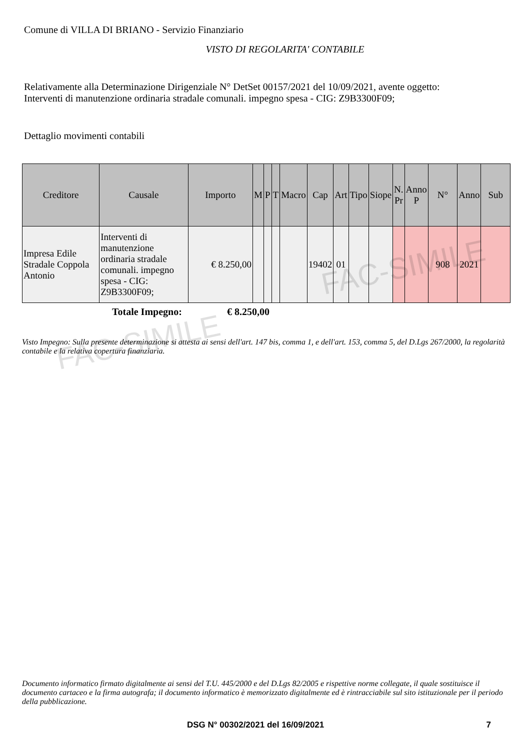FAC-SIMILE
FAC-SIMILE
Comune di VILLA DI BRIANO - Servizio Finanziario
VISTO DI REGOLARITA' CONTABILE
Relativamente alla Determinazione Dirigenziale N° DetSet 00157/2021 del 10/09/2021, avente oggetto:
Interventi di manutenzione ordinaria stradale comunali. impegno spesa - CIG: Z9B3300F09;
Dettaglio movimenti contabili
| Creditore | Causale | Importo | M | P | T | Macro | Cap | Art | Tipo | Siope | N. Pr | Anno P | N° | Anno | Sub |
| --- | --- | --- | --- | --- | --- | --- | --- | --- | --- | --- | --- | --- | --- | --- | --- |
| Impresa Edile Stradale Coppola Antonio | Interventi di manutenzione ordinaria stradale comunali. impegno spesa - CIG: Z9B3300F09; | € 8.250,00 | | | | | 19402 | 01 | | | | | 908 | 2021 | |
Totale Impegno: € 8.250,00
Visto Impegno: Sulla presente determinazione si attesta ai sensi dell'art. 147 bis, comma 1, e dell'art. 153, comma 5, del D.Lgs 267/2000, la regolarità contabile e la relativa copertura finanziaria.
Documento informatico firmato digitalmente ai sensi del T.U. 445/2000 e del D.Lgs 82/2005 e rispettive norme collegate, il quale sostituisce il documento cartaceo e la firma autografa; il documento informatico è memorizzato digitalmente ed è rintracciabile sul sito istituzionale per il periodo della pubblicazione.
DSG N° 00302/2021 del 16/09/2021 7